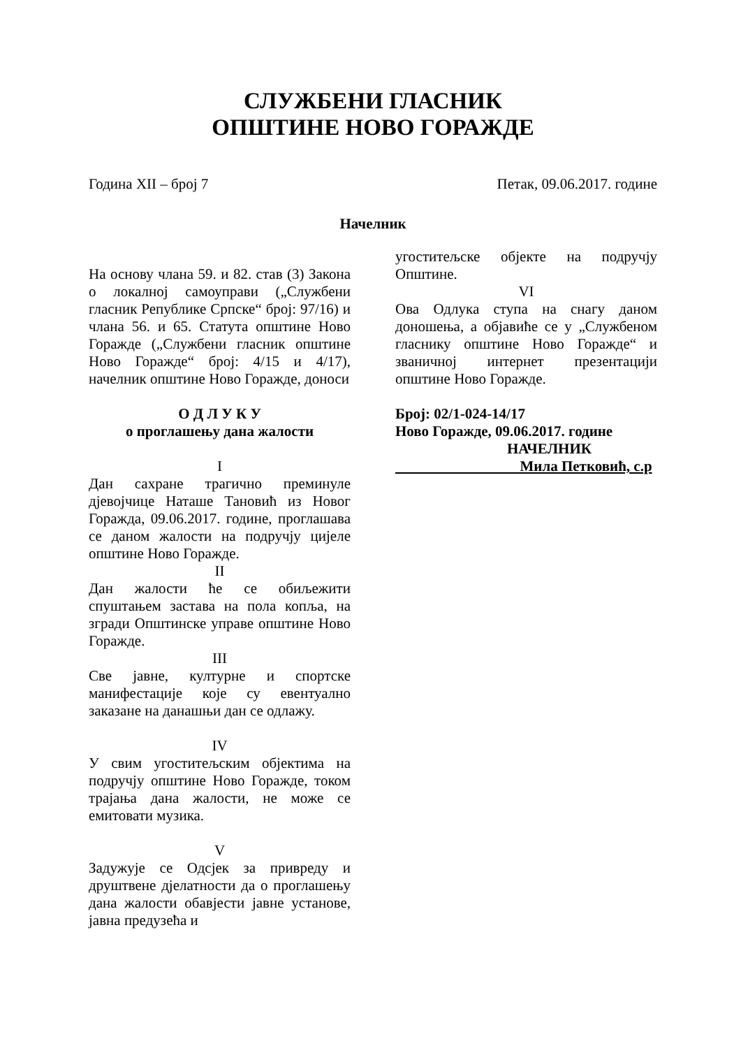СЛУЖБЕНИ ГЛАСНИК
ОПШТИНЕ НОВО ГОРАЖДЕ
Година XII – број 7 Петак, 09.06.2017. године
Начелник
На основу члана 59. и 82. став (3) Закона о локалној самоуправи („Службени гласник Републике Српске“ број: 97/16) и члана 56. и 65. Статута општине Ново Горажде („Службени гласник општине Ново Горажде“ број: 4/15 и 4/17), начелник општине Ново Горажде, доноси
О Д Л У К У
о проглашењу дана жалости
I
Дан сахране трагично преминуле дјевојчице Наташе Тановић из Новог Горажда, 09.06.2017. године, проглашава се даном жалости на подручју цијеле општине Ново Горажде.
II
Дан жалости ће се обиљежити спуштањем застава на пола копља, на згради Општинске управе општине Ново Горажде.
III
Све јавне, културне и спортске манифестације које су евентуално заказане на данашњи дан се одлажу.
IV
У свим угоститељским објектима на подручју општине Ново Горажде, током трајања дана жалости, не може се емитовати музика.
V
Задужује се Одсјек за привреду и друштвене дјелатности да о проглашењу дана жалости обавјести јавне установе, јавна предузећа и
угоститељске објекте на подручју Општине.
VI
Ова Одлука ступа на снагу даном доношења, а објавиће се у „Службеном гласнику општине Ново Горажде“ и званичној интернет презентацији општине Ново Горажде.
Број: 02/1-024-14/17
Ново Горажде, 09.06.2017. године
НАЧЕЛНИК
Мила Петковић, с.р